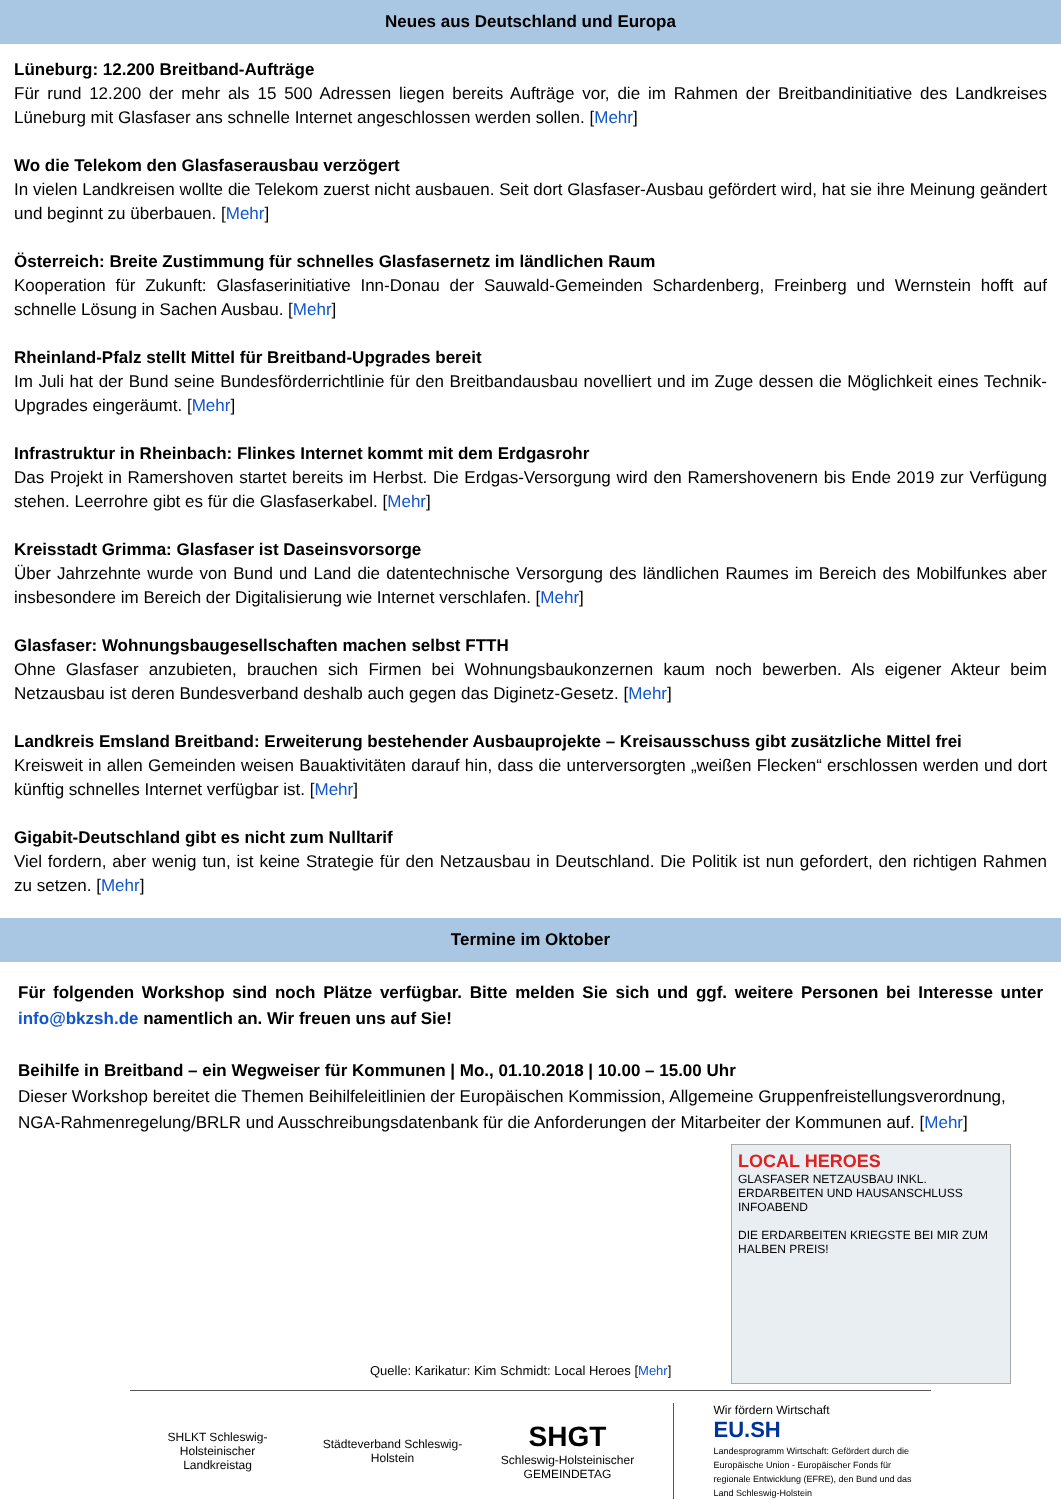Neues aus Deutschland und Europa
Lüneburg: 12.200 Breitband-Aufträge
Für rund 12.200 der mehr als 15 500 Adressen liegen bereits Aufträge vor, die im Rahmen der Breitbandinitiative des Landkreises Lüneburg mit Glasfaser ans schnelle Internet angeschlossen werden sollen. [Mehr]
Wo die Telekom den Glasfaserausbau verzögert
In vielen Landkreisen wollte die Telekom zuerst nicht ausbauen. Seit dort Glasfaser-Ausbau gefördert wird, hat sie ihre Meinung geändert und beginnt zu überbauen. [Mehr]
Österreich: Breite Zustimmung für schnelles Glasfasernetz im ländlichen Raum
Kooperation für Zukunft: Glasfaserinitiative Inn-Donau der Sauwald-Gemeinden Schardenberg, Freinberg und Wernstein hofft auf schnelle Lösung in Sachen Ausbau. [Mehr]
Rheinland-Pfalz stellt Mittel für Breitband-Upgrades bereit
Im Juli hat der Bund seine Bundesförderrichtlinie für den Breitbandausbau novelliert und im Zuge dessen die Möglichkeit eines Technik-Upgrades eingeräumt. [Mehr]
Infrastruktur in Rheinbach: Flinkes Internet kommt mit dem Erdgasrohr
Das Projekt in Ramershoven startet bereits im Herbst. Die Erdgas-Versorgung wird den Ramershovenern bis Ende 2019 zur Verfügung stehen. Leerrohre gibt es für die Glasfaserkabel. [Mehr]
Kreisstadt Grimma: Glasfaser ist Daseinsvorsorge
Über Jahrzehnte wurde von Bund und Land die datentechnische Versorgung des ländlichen Raumes im Bereich des Mobilfunkes aber insbesondere im Bereich der Digitalisierung wie Internet verschlafen. [Mehr]
Glasfaser: Wohnungsbaugesellschaften machen selbst FTTH
Ohne Glasfaser anzubieten, brauchen sich Firmen bei Wohnungsbaukonzernen kaum noch bewerben. Als eigener Akteur beim Netzausbau ist deren Bundesverband deshalb auch gegen das Diginetz-Gesetz. [Mehr]
Landkreis Emsland Breitband: Erweiterung bestehender Ausbauprojekte – Kreisausschuss gibt zusätzliche Mittel frei
Kreisweit in allen Gemeinden weisen Bauaktivitäten darauf hin, dass die unterversorgten „weißen Flecken“ erschlossen werden und dort künftig schnelles Internet verfügbar ist. [Mehr]
Gigabit-Deutschland gibt es nicht zum Nulltarif
Viel fordern, aber wenig tun, ist keine Strategie für den Netzausbau in Deutschland. Die Politik ist nun gefordert, den richtigen Rahmen zu setzen. [Mehr]
Termine im Oktober
Für folgenden Workshop sind noch Plätze verfügbar. Bitte melden Sie sich und ggf. weitere Personen bei Interesse unter info@bkzsh.de namentlich an. Wir freuen uns auf Sie!
Beihilfe in Breitband – ein Wegweiser für Kommunen | Mo., 01.10.2018 | 10.00 – 15.00 Uhr
Dieser Workshop bereitet die Themen Beihilfeleitlinien der Europäischen Kommission, Allgemeine Gruppenfreistellungsverordnung, NGA-Rahmenregelung/BRLR und Ausschreibungsdatenbank für die Anforderungen der Mitarbeiter der Kommunen auf. [Mehr]
Quelle: Karikatur: Kim Schmidt: Local Heroes [Mehr]
LOCAL HEROES
GLASFASER NETZAUSBAU INKL. ERDARBEITEN UND HAUSANSCHLUSS INFOABEND
DIE ERDARBEITEN KRIEGSTE BEI MIR ZUM HALBEN PREIS!
SHLKT Schleswig-Holsteinischer Landkreistag
Städteverband Schleswig-Holstein
SHGT
Schleswig-Holsteinischer GEMEINDETAG
Wir fördern Wirtschaft
EU.SH
Landesprogramm Wirtschaft: Gefördert durch die Europäische Union - Europäischer Fonds für regionale Entwicklung (EFRE), den Bund und das Land Schleswig-Holstein